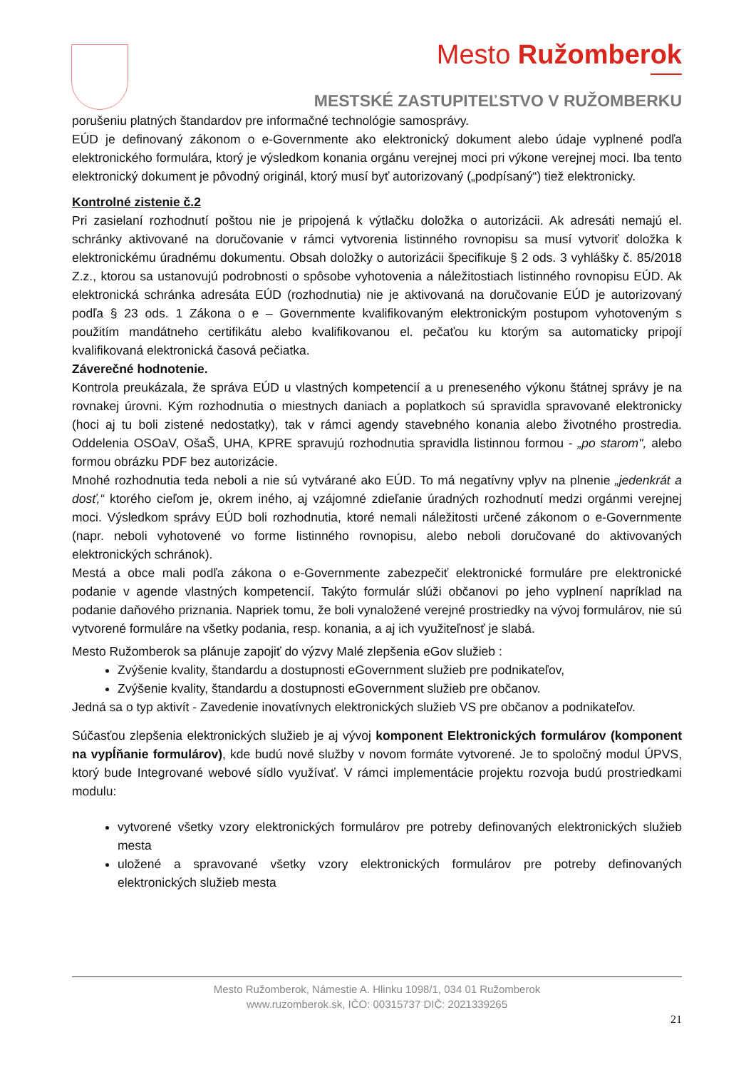Mesto Ružomberok
MESTSKÉ ZASTUPITEĽSTVO V RUŽOMBERKU
porušeniu platných štandardov pre informačné technológie samosprávy.
EÚD je definovaný zákonom o e-Governmente ako elektronický dokument alebo údaje vyplnené podľa elektronického formulára, ktorý je výsledkom konania orgánu verejnej moci pri výkone verejnej moci. Iba tento elektronický dokument je pôvodný originál, ktorý musí byť autorizovaný („podpísaný“) tiež elektronicky.
Kontrolné zistenie č.2
Pri zasielaní rozhodnutí poštou nie je pripojená k výtlačku doložka o autorizácii. Ak adresáti nemajú el. schránky aktivované na doručovanie v rámci vytvorenia listinného rovnopisu sa musí vytvoriť doložka k elektronickému úradnému dokumentu. Obsah doložky o autorizácii špecifikuje § 2 ods. 3 vyhlášky č. 85/2018 Z.z., ktorou sa ustanovujú podrobnosti o spôsobe vyhotovenia a náležitostiach listinného rovnopisu EÚD. Ak elektronická schránka adresáta EÚD (rozhodnutia) nie je aktivovaná na doručovanie EÚD je autorizovaný podľa § 23 ods. 1 Zákona o e – Governmente kvalifikovaným elektronickým postupom vyhotoveným s použitím mandátneho certifikátu alebo kvalifikovanou el. pečaťou ku ktorým sa automaticky pripojí kvalifikovaná elektronická časová pečiatka.
Záverečné hodnotenie.
Kontrola preukázala, že správa EÚD u vlastných kompetencií a u preneseného výkonu štátnej správy je na rovnakej úrovni. Kým rozhodnutia o miestnych daniach a poplatkoch sú spravidla spravované elektronicky (hoci aj tu boli zistené nedostatky), tak v rámci agendy stavebného konania alebo životného prostredia. Oddelenia OSOaV, OšaŠ, UHA, KPRE spravujú rozhodnutia spravidla listinnou formou - „po starom", alebo formou obrázku PDF bez autorizácie.
Mnohé rozhodnutia teda neboli a nie sú vytvárané ako EÚD. To má negatívny vplyv na plnenie „jedenkrát a dosť,“ ktorého cieľom je, okrem iného, aj vzájomné zdieľanie úradných rozhodnutí medzi orgánmi verejnej moci. Výsledkom správy EÚD boli rozhodnutia, ktoré nemali náležitosti určené zákonom o e-Governmente (napr. neboli vyhotovené vo forme listinného rovnopisu, alebo neboli doručované do aktivovaných elektronických schránok).
Mestá a obce mali podľa zákona o e-Governmente zabezpečiť elektronické formuláre pre elektronické podanie v agende vlastných kompetencií. Takýto formulár slúži občanovi po jeho vyplnení napríklad na podanie daňového priznania. Napriek tomu, že boli vynaložené verejné prostriedky na vývoj formulárov, nie sú vytvorené formuláre na všetky podania, resp. konania, a aj ich využiteľnosť je slabá.
Mesto Ružomberok sa plánuje zapojiť do výzvy Malé zlepšenia eGov služieb :
Zvýšenie kvality, štandardu a dostupnosti eGovernment služieb pre podnikateľov,
Zvýšenie kvality, štandardu a dostupnosti eGovernment služieb pre občanov.
Jedná sa o typ aktivít - Zavedenie inovatívnych elektronických služieb VS pre občanov a podnikateľov.
Súčasťou zlepšenia elektronických služieb je aj vývoj komponent Elektronických formulárov (komponent na vypĺňanie formulárov), kde budú nové služby v novom formáte vytvorené. Je to spoločný modul ÚPVS, ktorý bude Integrované webové sídlo využívať. V rámci implementácie projektu rozvoja budú prostriedkami modulu:
vytvorené všetky vzory elektronických formulárov pre potreby definovaných elektronických služieb mesta
uložené a spravované všetky vzory elektronických formulárov pre potreby definovaných elektronických služieb mesta
Mesto Ružomberok, Námestie A. Hlinku 1098/1, 034 01 Ružomberok
www.ruzomberok.sk, IČO: 00315737 DIČ: 2021339265
21